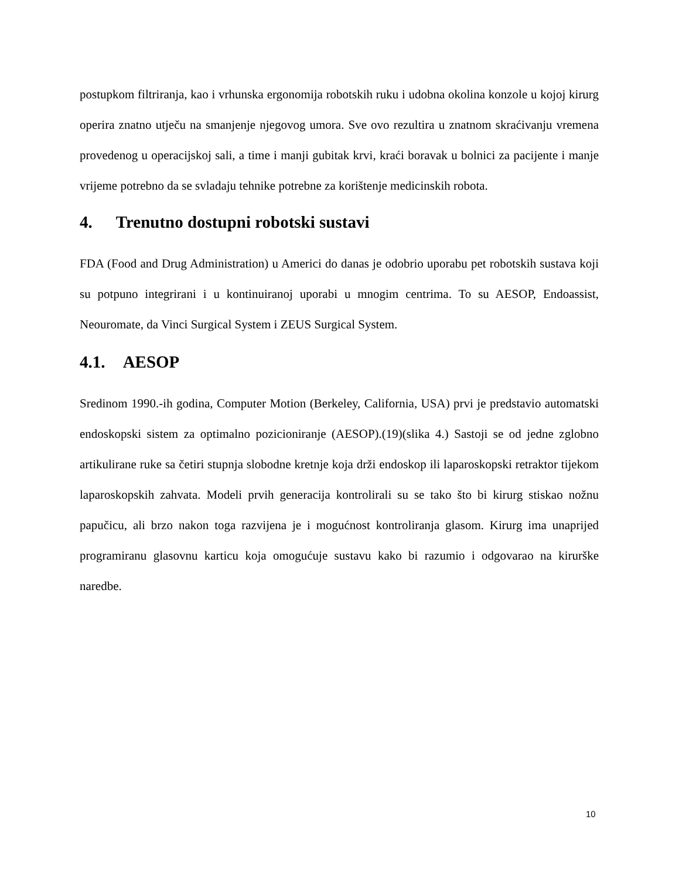postupkom filtriranja, kao i vrhunska ergonomija robotskih ruku i udobna okolina konzole u kojoj kirurg operira znatno utječu na smanjenje njegovog umora. Sve ovo rezultira u znatnom skraćivanju vremena provedenog u operacijskoj sali, a time i manji gubitak krvi, kraći boravak u bolnici za pacijente i manje vrijeme potrebno da se svladaju tehnike potrebne za korištenje medicinskih robota.
4. Trenutno dostupni robotski sustavi
FDA (Food and Drug Administration) u Americi do danas je odobrio uporabu pet robotskih sustava koji su potpuno integrirani i u kontinuiranoj uporabi u mnogim centrima. To su AESOP, Endoassist, Neouromate, da Vinci Surgical System i ZEUS Surgical System.
4.1. AESOP
Sredinom 1990.-ih godina, Computer Motion (Berkeley, California, USA) prvi je predstavio automatski endoskopski sistem za optimalno pozicioniranje (AESOP).(19)(slika 4.) Sastoji se od jedne zglobno artikulirane ruke sa četiri stupnja slobodne kretnje koja drži endoskop ili laparoskopski retraktor tijekom laparoskopskih zahvata. Modeli prvih generacija kontrolirali su se tako što bi kirurg stiskao nožnu papučicu, ali brzo nakon toga razvijena je i mogućnost kontroliranja glasom. Kirurg ima unaprijed programiranu glasovnu karticu koja omogućuje sustavu kako bi razumio i odgovarao na kirurške naredbe.
10